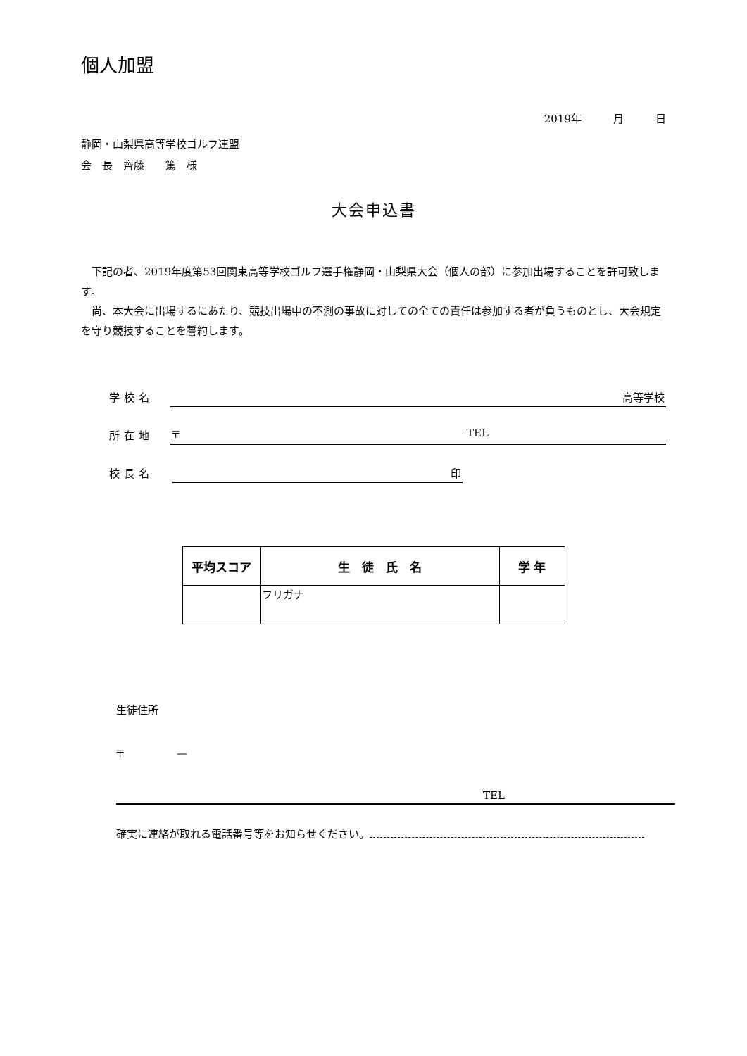個人加盟
2019年　　　月　　　日
静岡・山梨県高等学校ゴルフ連盟
会　長　齊藤　　篤　様
大会申込書
下記の者、2019年度第53回関東高等学校ゴルフ選手権静岡・山梨県大会（個人の部）に参加出場することを許可致します。
尚、本大会に出場するにあたり、競技出場中の不測の事故に対しての全ての責任は参加する者が負うものとし、大会規定を守り競技することを誓約します。
学校名
高等学校
所在地
〒 TEL
校長名
印
| 平均スコア | 生 徒 氏 名 | 学 年 |
| --- | --- | --- |
| | フリガナ | |
生徒住所
〒　　　　　—
TEL
確実に連絡が取れる電話番号等をお知らせください。